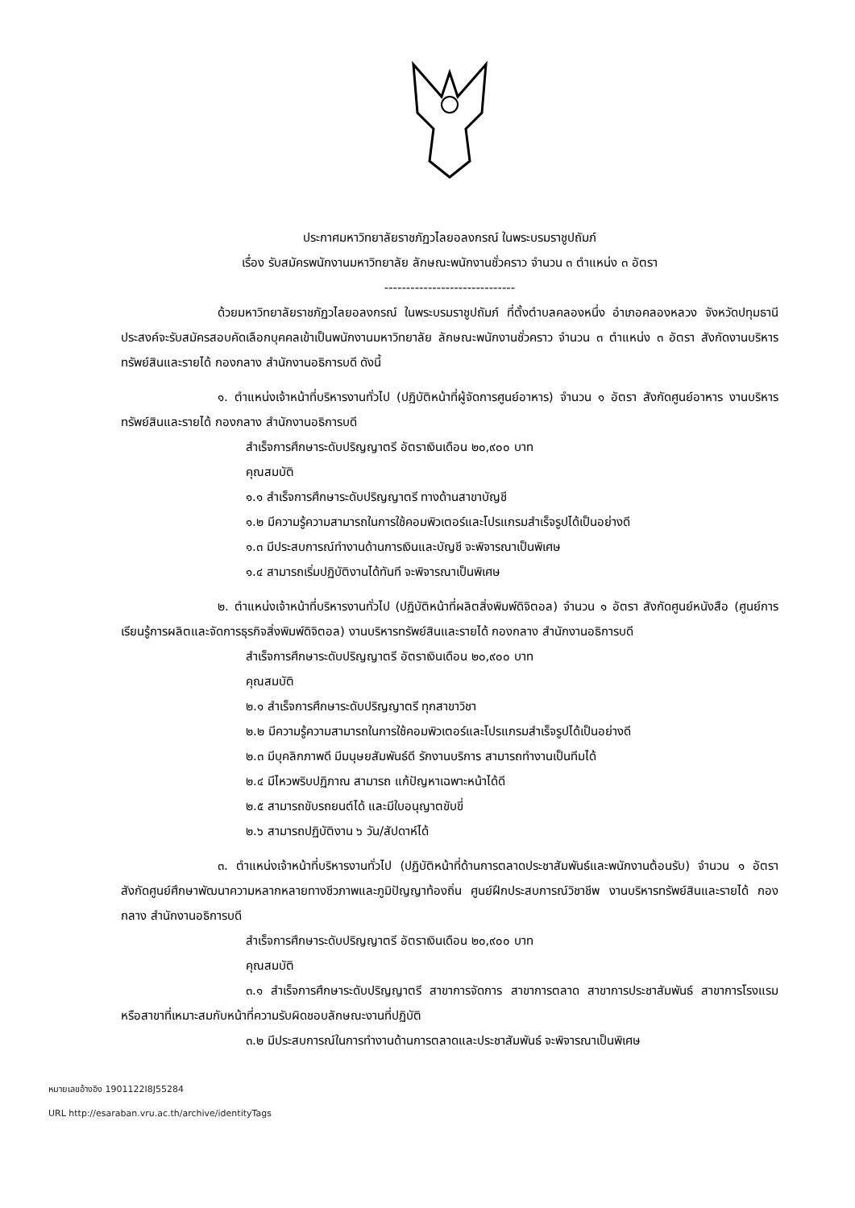ประกาศมหาวิทยาลัยราชภัฏวไลยอลงกรณ์ ในพระบรมราชูปถัมภ์
เรื่อง รับสมัครพนักงานมหาวิทยาลัย ลักษณะพนักงานชั่วคราว จำนวน ๓ ตำแหน่ง ๓ อัตรา
------------------------------
ด้วยมหาวิทยาลัยราชภัฏวไลยอลงกรณ์ ในพระบรมราชูปถัมภ์ ที่ตั้งตำบลคลองหนึ่ง อำเภอคลองหลวง จังหวัดปทุมธานี ประสงค์จะรับสมัครสอบคัดเลือกบุคคลเข้าเป็นพนักงานมหาวิทยาลัย ลักษณะพนักงานชั่วคราว จำนวน ๓ ตำแหน่ง ๓ อัตรา สังกัดงานบริหารทรัพย์สินและรายได้ กองกลาง สำนักงานอธิการบดี ดังนี้
๑. ตำแหน่งเจ้าหน้าที่บริหารงานทั่วไป (ปฏิบัติหน้าที่ผู้จัดการศูนย์อาหาร) จำนวน ๑ อัตรา สังกัดศูนย์อาหาร งานบริหารทรัพย์สินและรายได้ กองกลาง สำนักงานอธิการบดี
สำเร็จการศึกษาระดับปริญญาตรี อัตราเงินเดือน ๒๐,๙๐๐ บาท
คุณสมบัติ
๑.๑ สำเร็จการศึกษาระดับปริญญาตรี ทางด้านสาขาบัญชี
๑.๒ มีความรู้ความสามารถในการใช้คอมพิวเตอร์และโปรแกรมสำเร็จรูปได้เป็นอย่างดี
๑.๓ มีประสบการณ์ทำงานด้านการเงินและบัญชี จะพิจารณาเป็นพิเศษ
๑.๔ สามารถเริ่มปฏิบัติงานได้ทันที จะพิจารณาเป็นพิเศษ
๒. ตำแหน่งเจ้าหน้าที่บริหารงานทั่วไป (ปฏิบัติหน้าที่ผลิตสิ่งพิมพ์ดิจิตอล) จำนวน ๑ อัตรา สังกัดศูนย์หนังสือ (ศูนย์การเรียนรู้การผลิตและจัดการธุรกิจสิ่งพิมพ์ดิจิตอล) งานบริหารทรัพย์สินและรายได้ กองกลาง สำนักงานอธิการบดี
สำเร็จการศึกษาระดับปริญญาตรี อัตราเงินเดือน ๒๐,๙๐๐ บาท
คุณสมบัติ
๒.๑ สำเร็จการศึกษาระดับปริญญาตรี ทุกสาขาวิชา
๒.๒ มีความรู้ความสามารถในการใช้คอมพิวเตอร์และโปรแกรมสำเร็จรูปได้เป็นอย่างดี
๒.๓ มีบุคลิกภาพดี มีมนุษยสัมพันธ์ดี รักงานบริการ สามารถทำงานเป็นทีมได้
๒.๔ มีไหวพริบปฏิภาณ สามารถ แก้ปัญหาเฉพาะหน้าได้ดี
๒.๕ สามารถขับรถยนต์ได้ และมีใบอนุญาตขับขี่
๒.๖ สามารถปฏิบัติงาน ๖ วัน/สัปดาห์ได้
๓. ตำแหน่งเจ้าหน้าที่บริหารงานทั่วไป (ปฏิบัติหน้าที่ด้านการตลาดประชาสัมพันธ์และพนักงานต้อนรับ) จำนวน ๑ อัตรา สังกัดศูนย์ศึกษาพัฒนาความหลากหลายทางชีวภาพและภูมิปัญญาท้องถิ่น ศูนย์ฝึกประสบการณ์วิชาชีพ งานบริหารทรัพย์สินและรายได้ กองกลาง สำนักงานอธิการบดี
สำเร็จการศึกษาระดับปริญญาตรี อัตราเงินเดือน ๒๐,๙๐๐ บาท
คุณสมบัติ
๓.๑ สำเร็จการศึกษาระดับปริญญาตรี สาขาการจัดการ สาขาการตลาด สาขาการประชาสัมพันธ์ สาขาการโรงแรม หรือสาขาที่เหมาะสมกับหน้าที่ความรับผิดชอบลักษณะงานที่ปฏิบัติ
๓.๒ มีประสบการณ์ในการทำงานด้านการตลาดและประชาสัมพันธ์ จะพิจารณาเป็นพิเศษ
หมายเลขอ้างอิง 1901122I8J55284
URL http://esaraban.vru.ac.th/archive/identityTags